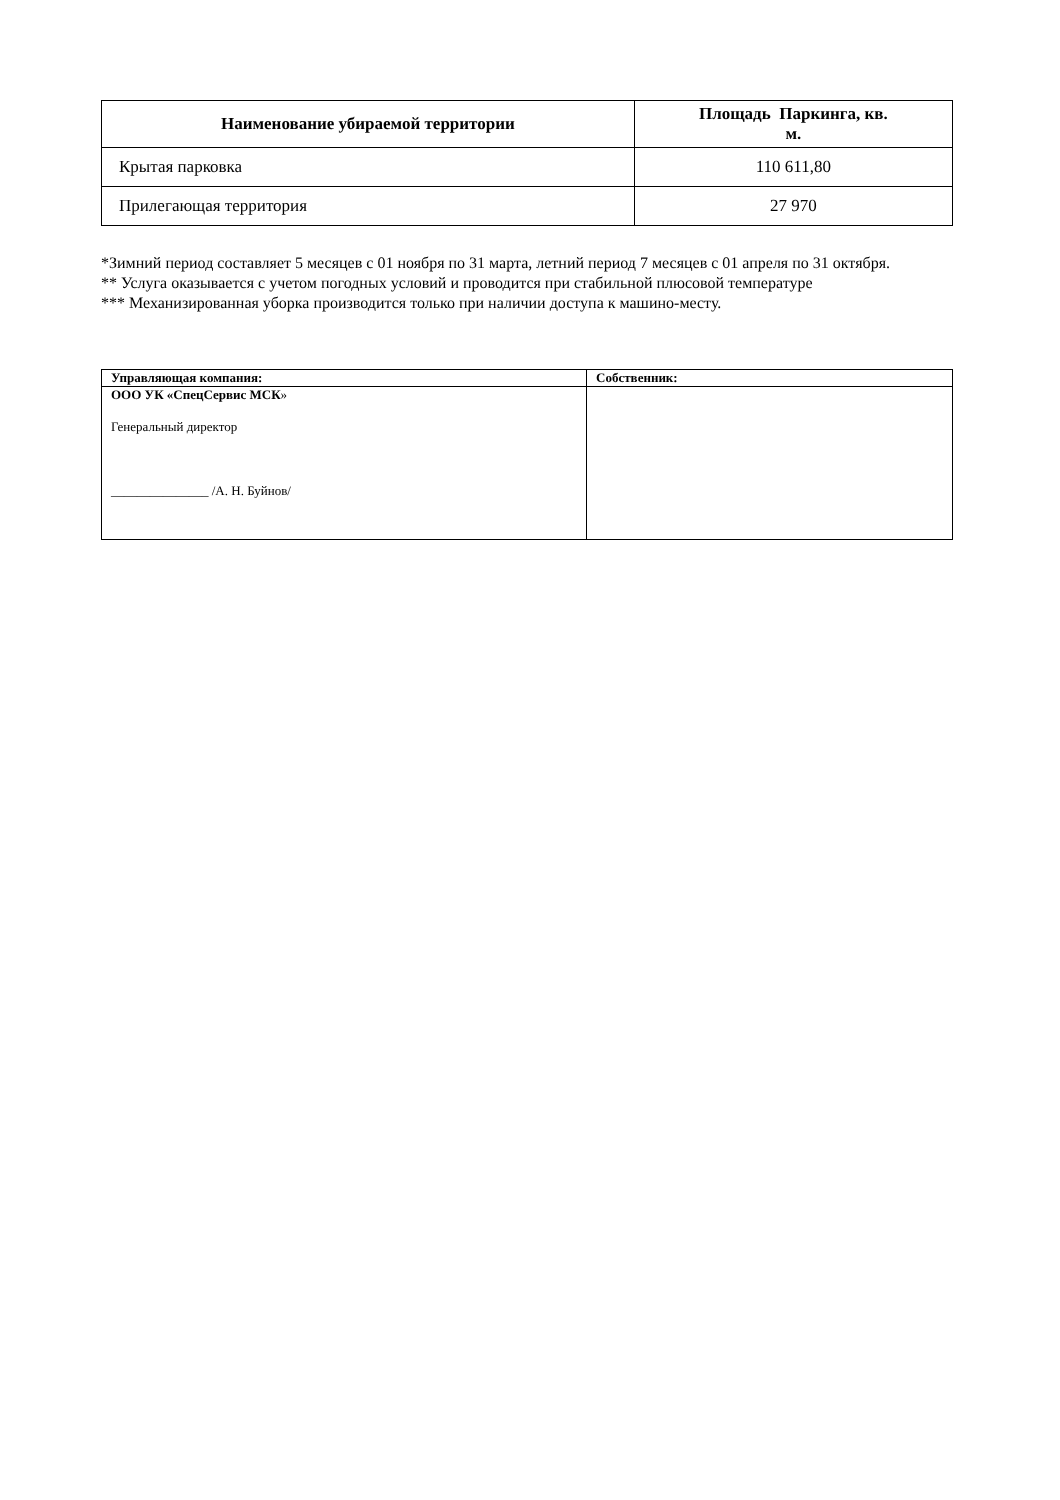| Наименование убираемой территории | Площадь Паркинга, кв. м. |
| --- | --- |
| Крытая парковка | 110 611,80 |
| Прилегающая территория | 27 970 |
*Зимний период составляет 5 месяцев с 01 ноября по 31 марта, летний период 7 месяцев с 01 апреля по 31 октября.
** Услуга оказывается с учетом погодных условий и проводится при стабильной плюсовой температуре
*** Механизированная уборка производится только при наличии доступа к машино-месту.
| Управляющая компания: | Собственник: |
| ООО УК «СпецСервис МСК » Генеральный директор _______________ /А. Н. Буйнов/ | |